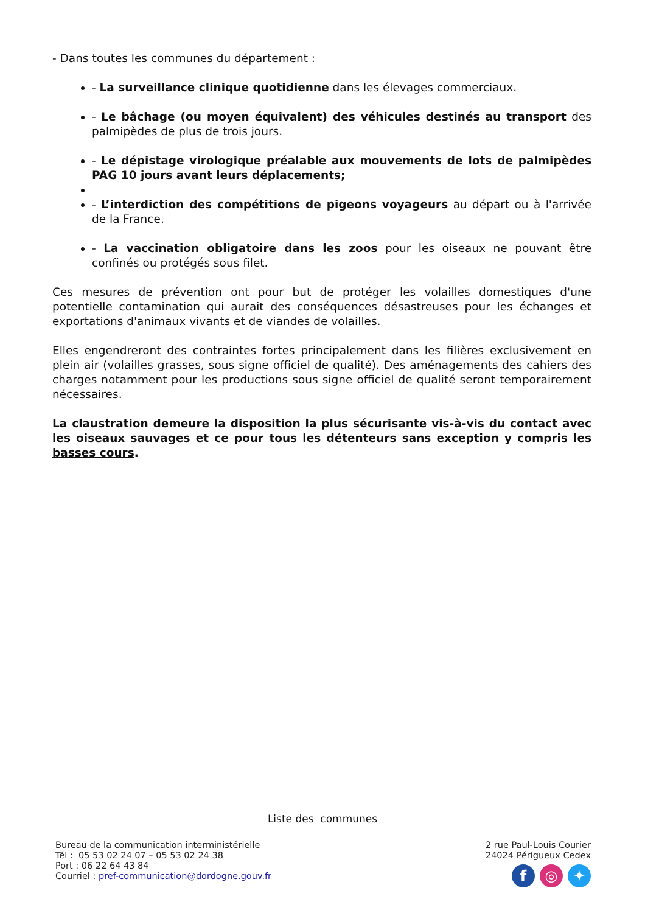- Dans toutes les communes du département :
- La surveillance clinique quotidienne dans les élevages commerciaux.
- Le bâchage (ou moyen équivalent) des véhicules destinés au transport des palmipèdes de plus de trois jours.
- Le dépistage virologique préalable aux mouvements de lots de palmipèdes PAG 10 jours avant leurs déplacements;
- L’interdiction des compétitions de pigeons voyageurs au départ ou à l'arrivée de la France.
- La vaccination obligatoire dans les zoos pour les oiseaux ne pouvant être confinés ou protégés sous filet.
Ces mesures de prévention ont pour but de protéger les volailles domestiques d'une potentielle contamination qui aurait des conséquences désastreuses pour les échanges et exportations d'animaux vivants et de viandes de volailles.
Elles engendreront des contraintes fortes principalement dans les filières exclusivement en plein air (volailles grasses, sous signe officiel de qualité). Des aménagements des cahiers des charges notamment pour les productions sous signe officiel de qualité seront temporairement nécessaires.
La claustration demeure la disposition la plus sécurisante vis-à-vis du contact avec les oiseaux sauvages et ce pour tous les détenteurs sans exception y compris les basses cours.
Liste des communes
Bureau de la communication interministérielle
Tél : 05 53 02 24 07 – 05 53 02 24 38
Port : 06 22 64 43 84
Courriel : pref-communication@dordogne.gouv.fr
2 rue Paul-Louis Courier
24024 Périgueux Cedex
f ◎ ✦